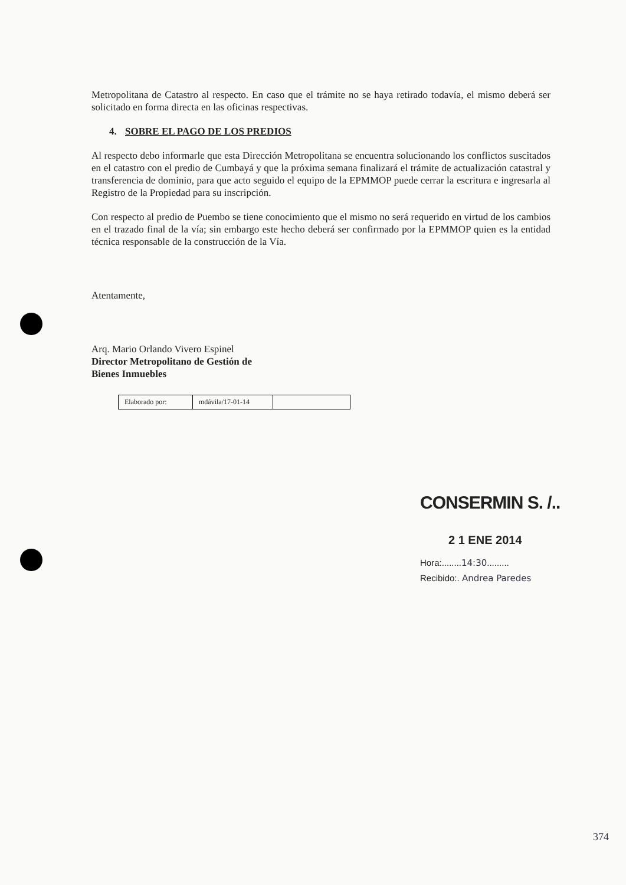374
Metropolitana de Catastro al respecto. En caso que el trámite no se haya retirado todavía, el mismo deberá ser solicitado en forma directa en las oficinas respectivas.
4. SOBRE EL PAGO DE LOS PREDIOS
Al respecto debo informarle que esta Dirección Metropolitana se encuentra solucionando los conflictos suscitados en el catastro con el predio de Cumbayá y que la próxima semana finalizará el trámite de actualización catastral y transferencia de dominio, para que acto seguido el equipo de la EPMMOP puede cerrar la escritura e ingresarla al Registro de la Propiedad para su inscripción.
Con respecto al predio de Puembo se tiene conocimiento que el mismo no será requerido en virtud de los cambios en el trazado final de la vía; sin embargo este hecho deberá ser confirmado por la EPMMOP quien es la entidad técnica responsable de la construcción de la Vía.
Atentamente,
Arq. Mario Orlando Vivero Espinel
Director Metropolitano de Gestión de
Bienes Inmuebles
| Elaborado por: | mdávila/17-01-14 | |
CONSERMIN S. /..
2 1 ENE 2014
Hora:........14:30.........
Recibido:. Andrea Paredes